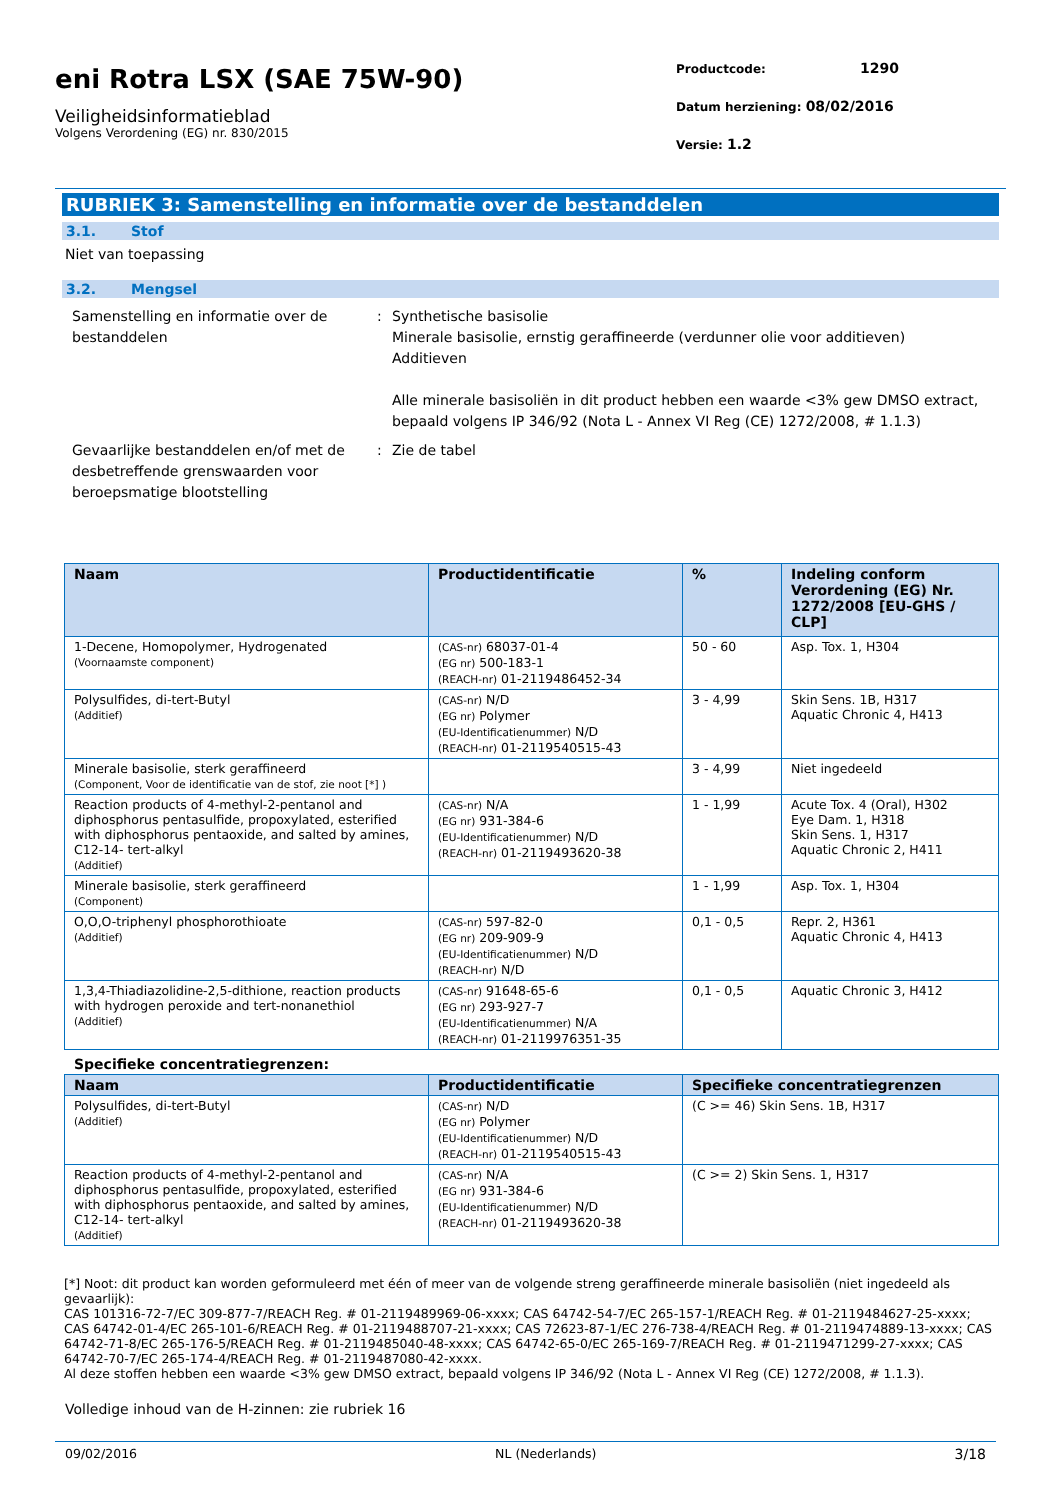eni Rotra LSX (SAE 75W-90)
Veiligheidsinformatieblad
Volgens Verordening (EG) nr. 830/2015
Productcode: 1290
Datum herziening: 08/02/2016
Versie: 1.2
RUBRIEK 3: Samenstelling en informatie over de bestanddelen
3.1. Stof
Niet van toepassing
3.2. Mengsel
Samenstelling en informatie over de bestanddelen
: Synthetische basisolie
Minerale basisolie, ernstig geraffineerde (verdunner olie voor additieven)
Additieven
Alle minerale basisoliën in dit product hebben een waarde <3% gew DMSO extract, bepaald volgens IP 346/92 (Nota L - Annex VI Reg (CE) 1272/2008, # 1.1.3)
Gevaarlijke bestanddelen en/of met de desbetreffende grenswaarden voor beroepsmatige blootstelling
: Zie de tabel
| Naam | Productidentificatie | % | Indeling conform Verordening (EG) Nr. 1272/2008 [EU-GHS / CLP] |
| --- | --- | --- | --- |
| 1-Decene, Homopolymer, Hydrogenated (Voornaamste component) | (CAS-nr) 68037-01-4 (EG nr) 500-183-1 (REACH-nr) 01-2119486452-34 | 50 - 60 | Asp. Tox. 1, H304 |
| Polysulfides, di-tert-Butyl (Additief) | (CAS-nr) N/D (EG nr) Polymer (EU-Identificatienummer) N/D (REACH-nr) 01-2119540515-43 | 3 - 4,99 | Skin Sens. 1B, H317 Aquatic Chronic 4, H413 |
| Minerale basisolie, sterk geraffineerd (Component, Voor de identificatie van de stof, zie noot [*] ) | | 3 - 4,99 | Niet ingedeeld |
| Reaction products of 4-methyl-2-pentanol and diphosphorus pentasulfide, propoxylated, esterified with diphosphorus pentaoxide, and salted by amines, C12-14- tert-alkyl (Additief) | (CAS-nr) N/A (EG nr) 931-384-6 (EU-Identificatienummer) N/D (REACH-nr) 01-2119493620-38 | 1 - 1,99 | Acute Tox. 4 (Oral), H302 Eye Dam. 1, H318 Skin Sens. 1, H317 Aquatic Chronic 2, H411 |
| Minerale basisolie, sterk geraffineerd (Component) | | 1 - 1,99 | Asp. Tox. 1, H304 |
| O,O,O-triphenyl phosphorothioate (Additief) | (CAS-nr) 597-82-0 (EG nr) 209-909-9 (EU-Identificatienummer) N/D (REACH-nr) N/D | 0,1 - 0,5 | Repr. 2, H361 Aquatic Chronic 4, H413 |
| 1,3,4-Thiadiazolidine-2,5-dithione, reaction products with hydrogen peroxide and tert-nonanethiol (Additief) | (CAS-nr) 91648-65-6 (EG nr) 293-927-7 (EU-Identificatienummer) N/A (REACH-nr) 01-2119976351-35 | 0,1 - 0,5 | Aquatic Chronic 3, H412 |
Specifieke concentratiegrenzen:
| Naam | Productidentificatie | Specifieke concentratiegrenzen |
| --- | --- | --- |
| Polysulfides, di-tert-Butyl (Additief) | (CAS-nr) N/D (EG nr) Polymer (EU-Identificatienummer) N/D (REACH-nr) 01-2119540515-43 | (C >= 46) Skin Sens. 1B, H317 |
| Reaction products of 4-methyl-2-pentanol and diphosphorus pentasulfide, propoxylated, esterified with diphosphorus pentaoxide, and salted by amines, C12-14- tert-alkyl (Additief) | (CAS-nr) N/A (EG nr) 931-384-6 (EU-Identificatienummer) N/D (REACH-nr) 01-2119493620-38 | (C >= 2) Skin Sens. 1, H317 |
[*] Noot: dit product kan worden geformuleerd met één of meer van de volgende streng geraffineerde minerale basisoliën (niet ingedeeld als gevaarlijk):
CAS 101316-72-7/EC 309-877-7/REACH Reg. # 01-2119489969-06-xxxx; CAS 64742-54-7/EC 265-157-1/REACH Reg. # 01-2119484627-25-xxxx; CAS 64742-01-4/EC 265-101-6/REACH Reg. # 01-2119488707-21-xxxx; CAS 72623-87-1/EC 276-738-4/REACH Reg. # 01-2119474889-13-xxxx; CAS 64742-71-8/EC 265-176-5/REACH Reg. # 01-2119485040-48-xxxx; CAS 64742-65-0/EC 265-169-7/REACH Reg. # 01-2119471299-27-xxxx; CAS 64742-70-7/EC 265-174-4/REACH Reg. # 01-2119487080-42-xxxx.
Al deze stoffen hebben een waarde <3% gew DMSO extract, bepaald volgens IP 346/92 (Nota L - Annex VI Reg (CE) 1272/2008, # 1.1.3).
Volledige inhoud van de H-zinnen: zie rubriek 16
09/02/2016 NL (Nederlands) 3/18